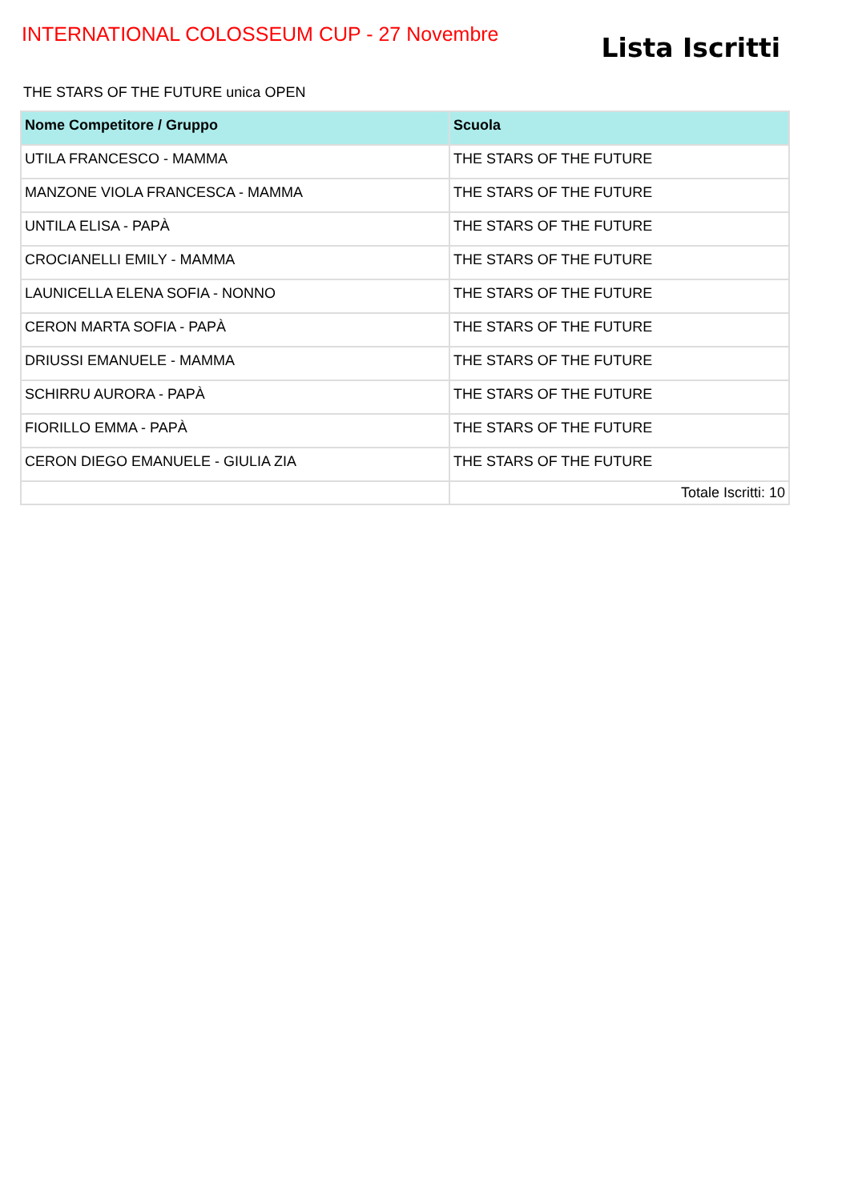INTERNATIONAL COLOSSEUM CUP - 27 Novembre
Lista Iscritti
THE STARS OF THE FUTURE unica OPEN
| Nome Competitore / Gruppo | Scuola |
| --- | --- |
| UTILA FRANCESCO - MAMMA | THE STARS OF THE FUTURE |
| MANZONE VIOLA FRANCESCA - MAMMA | THE STARS OF THE FUTURE |
| UNTILA ELISA - PAPÀ | THE STARS OF THE FUTURE |
| CROCIANELLI EMILY - MAMMA | THE STARS OF THE FUTURE |
| LAUNICELLA ELENA SOFIA - NONNO | THE STARS OF THE FUTURE |
| CERON MARTA SOFIA - PAPÀ | THE STARS OF THE FUTURE |
| DRIUSSI EMANUELE - MAMMA | THE STARS OF THE FUTURE |
| SCHIRRU AURORA - PAPÀ | THE STARS OF THE FUTURE |
| FIORILLO EMMA - PAPÀ | THE STARS OF THE FUTURE |
| CERON DIEGO EMANUELE - GIULIA ZIA | THE STARS OF THE FUTURE |
| | Totale Iscritti: 10 |